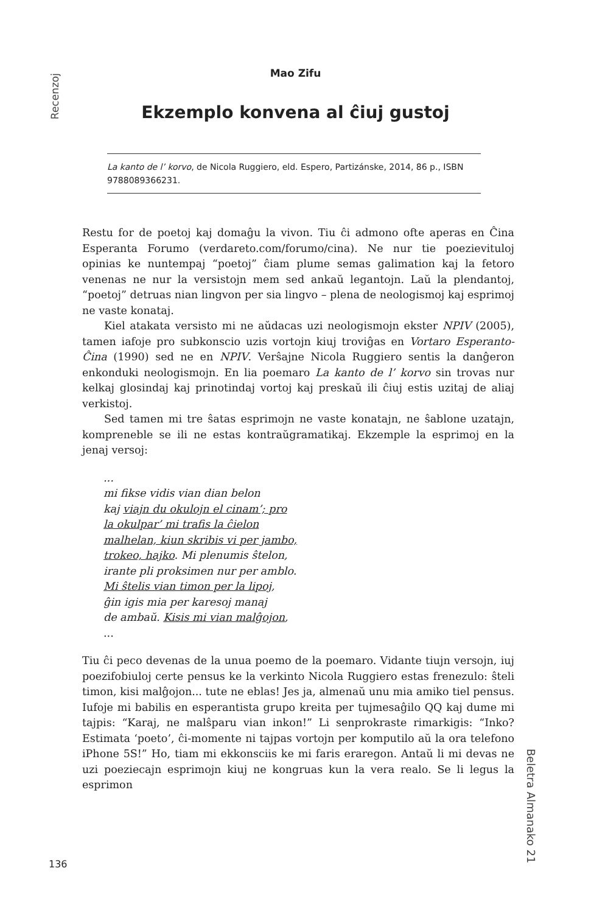Recenzoj
Mao Zifu
Ekzemplo konvena al ĉiuj gustoj
La kanto de l’ korvo, de Nicola Ruggiero, eld. Espero, Partizánske, 2014, 86 p., ISBN 9788089366231.
Restu for de poetoj kaj domaĝu la vivon. Tiu ĉi admono ofte aperas en Ĉina Esperanta Forumo (verdareto.com/forumo/cina). Ne nur tie poezievituloj opinias ke nuntempaj “poetoj” ĉiam plume semas galimation kaj la fetoro venenas ne nur la versistojn mem sed ankaŭ legantojn. Laŭ la plendantoj, “poetoj” detruas nian lingvon per sia lingvo – plena de neologismoj kaj esprimoj ne vaste konataj.
Kiel atakata versisto mi ne aŭdacas uzi neologismojn ekster NPIV (2005), tamen iafoje pro subkonscio uzis vortojn kiuj troviĝas en Vortaro Esperanto-Ĉina (1990) sed ne en NPIV. Verŝajne Nicola Ruggiero sentis la danĝeron enkonduki neologismojn. En lia poemaro La kanto de l’ korvo sin trovas nur kelkaj glosindaj kaj prinotindaj vortoj kaj preskaŭ ili ĉiuj estis uzitaj de aliaj verkistoj.
Sed tamen mi tre ŝatas esprimojn ne vaste konatajn, ne ŝablone uzatajn, kompreneble se ili ne estas kontraŭgramatikaj. Ekzemple la esprimoj en la jenaj versoj:
...
mi fikse vidis vian dian belon
kaj viajn du okulojn el cinam’; pro
la okulpar’ mi trafis la ĉielon
malhelan, kiun skribis vi per jambo,
trokeo, hajko. Mi plenumis ŝtelon,
irante pli proksimen nur per amblo.
Mi ŝtelis vian timon per la lipoj,
ĝin igis mia per karesoj manaj
de ambaŭ. Kisis mi vian malĝojon,
...
Tiu ĉi peco devenas de la unua poemo de la poemaro. Vidante tiujn versojn, iuj poezifobiuloj certe pensus ke la verkinto Nicola Ruggiero estas frenezulo: ŝteli timon, kisi malĝojon... tute ne eblas! Jes ja, almenaŭ unu mia amiko tiel pensus. Iufoje mi babilis en esperantista grupo kreita per tujmesaĝilo QQ kaj dume mi tajpis: “Karaj, ne malŝparu vian inkon!” Li senprokraste rimarkigis: “Inko? Estimata ‘poeto’, ĉi-momente ni tajpas vortojn per komputilo aŭ la ora telefono iPhone 5S!” Ho, tiam mi ekkonsciis ke mi faris eraregon. Antaŭ li mi devas ne uzi poeziecajn esprimojn kiuj ne kongruas kun la vera realo. Se li legus la esprimon
Beletra Almanako 21
136